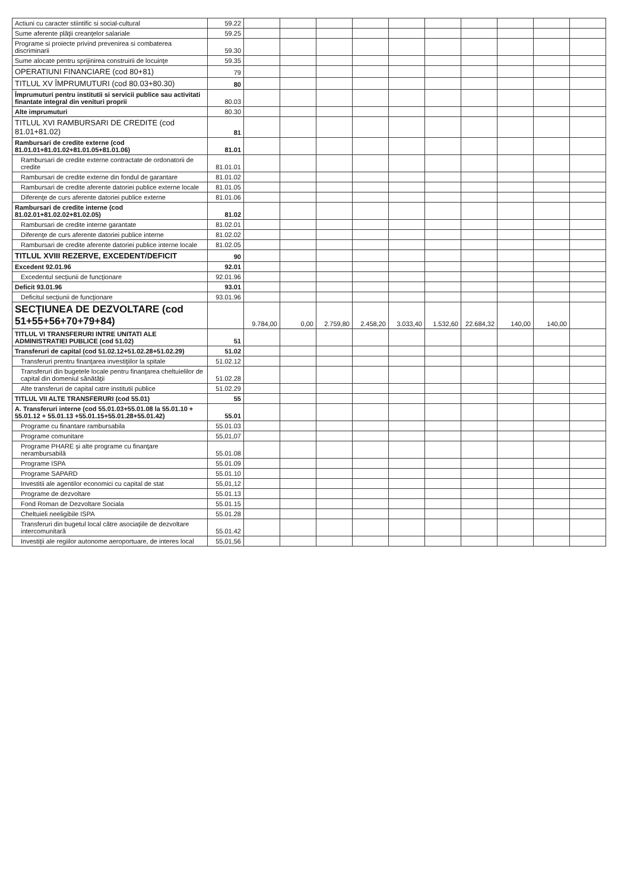| Actiuni cu caracter stiintific si social-cultural | 59.22 | | | | | | | | | | |
| Sume aferente plăţii creanţelor salariale | 59.25 | | | | | | | | | | |
| Programe si proiecte privind prevenirea si combaterea discriminarii | 59.30 | | | | | | | | | | |
| Sume alocate pentru sprijinirea construirii de locuinţe | 59.35 | | | | | | | | | | |
| OPERATIUNI FINANCIARE (cod 80+81) | 79 | | | | | | | | | | |
| TITLUL XV ÎMPRUMUTURI (cod 80.03+80.30) | 80 | | | | | | | | | | |
| Împrumuturi pentru institutii si servicii publice sau activitati finantate integral din venituri proprii | 80.03 | | | | | | | | | | |
| Alte imprumuturi | 80.30 | | | | | | | | | | |
| TITLUL XVI RAMBURSARI DE CREDITE (cod 81.01+81.02) | 81 | | | | | | | | | | |
| Rambursari de credite externe (cod 81.01.01+81.01.02+81.01.05+81.01.06) | 81.01 | | | | | | | | | | |
| Rambursari de credite externe contractate de ordonatorii de credite | 81.01.01 | | | | | | | | | | |
| Rambursari de credite externe din fondul de garantare | 81.01.02 | | | | | | | | | | |
| Rambursari de credite aferente datoriei publice externe locale | 81.01.05 | | | | | | | | | | |
| Diferenţe de curs aferente datoriei publice externe | 81.01.06 | | | | | | | | | | |
| Rambursari de credite interne (cod 81.02.01+81.02.02+81.02.05) | 81.02 | | | | | | | | | | |
| Rambursari de credite interne garantate | 81.02.01 | | | | | | | | | | |
| Diferenţe de curs aferente datoriei publice interne | 81.02.02 | | | | | | | | | | |
| Rambursari de credite aferente datoriei publice interne locale | 81.02.05 | | | | | | | | | | |
| TITLUL XVIII REZERVE, EXCEDENT/DEFICIT | 90 | | | | | | | | | | |
| Excedent 92.01.96 | 92.01 | | | | | | | | | | |
| Excedentul secţiunii de funcţionare | 92.01.96 | | | | | | | | | | |
| Deficit 93.01.96 | 93.01 | | | | | | | | | | |
| Deficitul secţiunii de funcţionare | 93.01.96 | | | | | | | | | | |
| SECŢIUNEA DE DEZVOLTARE (cod 51+55+56+70+79+84) | | 9.784,00 | 0,00 | 2.759,80 | 2.458,20 | 3.033,40 | 1.532,60 | 22.684,32 | 140,00 | 140,00 | |
| TITLUL VI TRANSFERURI INTRE UNITATI ALE ADMINISTRATIEI PUBLICE (cod 51.02) | 51 | | | | | | | | | | |
| Transferuri de capital (cod 51.02.12+51.02.28+51.02.29) | 51.02 | | | | | | | | | | |
| Transferuri prentru finanţarea investiţiilor la spitale | 51.02.12 | | | | | | | | | | |
| Transferuri din bugetele locale pentru finanţarea cheltuielilor de capital din domeniul sănătăţii | 51.02.28 | | | | | | | | | | |
| Alte transferuri de capital catre institutii publice | 51.02.29 | | | | | | | | | | |
| TITLUL VII ALTE TRANSFERURI (cod 55.01) | 55 | | | | | | | | | | |
| A. Transferuri interne (cod 55.01.03+55.01.08 la 55.01.10 + 55.01.12 + 55.01.13 +55.01.15+55.01.28+55.01.42) | 55.01 | | | | | | | | | | |
| Programe cu finantare rambursabila | 55.01.03 | | | | | | | | | | |
| Programe comunitare | 55,01,07 | | | | | | | | | | |
| Programe PHARE şi alte programe cu finanţare nerambursabilă | 55.01.08 | | | | | | | | | | |
| Programe ISPA | 55.01.09 | | | | | | | | | | |
| Programe SAPARD | 55.01.10 | | | | | | | | | | |
| Investitii ale agentilor economici cu capital de stat | 55,01,12 | | | | | | | | | | |
| Programe de dezvoltare | 55.01.13 | | | | | | | | | | |
| Fond Roman de Dezvoltare Sociala | 55.01.15 | | | | | | | | | | |
| Cheltuieli neeligibile ISPA | 55.01.28 | | | | | | | | | | |
| Transferuri din bugetul local către asociaţiile de dezvoltare intercomunitară | 55.01.42 | | | | | | | | | | |
| Investiţii ale regiilor autonome aeroportuare, de interes local | 55,01,56 | | | | | | | | | | |